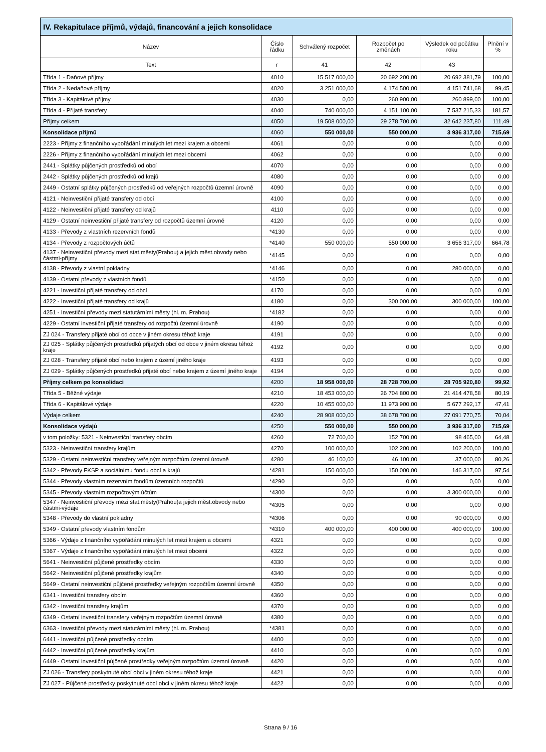| IV. Rekapitulace příjmů, výdajů, financování a jejich konsolidace | | | | | |
| --- | --- | --- | --- | --- | --- |
| Název | Číslo řádku | Schválený rozpočet | Rozpočet po změnách | Výsledek od počátku roku | Plnění v % |
| Text | r | 41 | 42 | 43 | |
| Třída 1 - Daňové příjmy | 4010 | 15 517 000,00 | 20 692 200,00 | 20 692 381,79 | 100,00 |
| Třída 2 - Nedaňové příjmy | 4020 | 3 251 000,00 | 4 174 500,00 | 4 151 741,68 | 99,45 |
| Třída 3 - Kapitálové příjmy | 4030 | 0,00 | 260 900,00 | 260 899,00 | 100,00 |
| Třída 4 - Přijaté transfery | 4040 | 740 000,00 | 4 151 100,00 | 7 537 215,33 | 181,57 |
| Příjmy celkem | 4050 | 19 508 000,00 | 29 278 700,00 | 32 642 237,80 | 111,49 |
| Konsolidace příjmů | 4060 | 550 000,00 | 550 000,00 | 3 936 317,00 | 715,69 |
| 2223 - Příjmy z finančního vypořádání minulých let mezi krajem a obcemi | 4061 | 0,00 | 0,00 | 0,00 | 0,00 |
| 2226 - Příjmy z finančního vypořádání minulých let mezi obcemi | 4062 | 0,00 | 0,00 | 0,00 | 0,00 |
| 2441 - Splátky půjčených prostředků od obcí | 4070 | 0,00 | 0,00 | 0,00 | 0,00 |
| 2442 - Splátky půjčených prostředků od krajů | 4080 | 0,00 | 0,00 | 0,00 | 0,00 |
| 2449 - Ostatní splátky půjčených prostředků od veřejných rozpočtů územní úrovně | 4090 | 0,00 | 0,00 | 0,00 | 0,00 |
| 4121 - Neinvestiční přijaté transfery od obcí | 4100 | 0,00 | 0,00 | 0,00 | 0,00 |
| 4122 - Neinvestiční přijaté transfery od krajů | 4110 | 0,00 | 0,00 | 0,00 | 0,00 |
| 4129 - Ostatní neinvestiční přijaté transfery od rozpočtů územní úrovně | 4120 | 0,00 | 0,00 | 0,00 | 0,00 |
| 4133 - Převody z vlastních rezervních fondů | *4130 | 0,00 | 0,00 | 0,00 | 0,00 |
| 4134 - Převody z rozpočtových účtů | *4140 | 550 000,00 | 550 000,00 | 3 656 317,00 | 664,78 |
| 4137 - Neinvestiční převody mezi stat.městy(Prahou) a jejich měst.obvody nebo částmi-příjmy | *4145 | 0,00 | 0,00 | 0,00 | 0,00 |
| 4138 - Převody z vlastní pokladny | *4146 | 0,00 | 0,00 | 280 000,00 | 0,00 |
| 4139 - Ostatní převody z vlastních fondů | *4150 | 0,00 | 0,00 | 0,00 | 0,00 |
| 4221 - Investiční přijaté transfery od obcí | 4170 | 0,00 | 0,00 | 0,00 | 0,00 |
| 4222 - Investiční přijaté transfery od krajů | 4180 | 0,00 | 300 000,00 | 300 000,00 | 100,00 |
| 4251 - Investiční převody mezi statutárními městy (hl. m. Prahou) | *4182 | 0,00 | 0,00 | 0,00 | 0,00 |
| 4229 - Ostatní investiční přijaté transfery od rozpočtů územní úrovně | 4190 | 0,00 | 0,00 | 0,00 | 0,00 |
| ZJ 024 - Transfery přijaté obcí od obce v jiném okresu téhož kraje | 4191 | 0,00 | 0,00 | 0,00 | 0,00 |
| ZJ 025 - Splátky půjčených prostředků přijatých obcí od obce v jiném okresu téhož kraje | 4192 | 0,00 | 0,00 | 0,00 | 0,00 |
| ZJ 028 - Transfery přijaté obcí nebo krajem z území jiného kraje | 4193 | 0,00 | 0,00 | 0,00 | 0,00 |
| ZJ 029 - Splátky půjčených prostředků přijaté obcí nebo krajem z území jiného kraje | 4194 | 0,00 | 0,00 | 0,00 | 0,00 |
| Příjmy celkem po konsolidaci | 4200 | 18 958 000,00 | 28 728 700,00 | 28 705 920,80 | 99,92 |
| Třída 5 - Běžné výdaje | 4210 | 18 453 000,00 | 26 704 800,00 | 21 414 478,58 | 80,19 |
| Třída 6 - Kapitálové výdaje | 4220 | 10 455 000,00 | 11 973 900,00 | 5 677 292,17 | 47,41 |
| Výdaje celkem | 4240 | 28 908 000,00 | 38 678 700,00 | 27 091 770,75 | 70,04 |
| Konsolidace výdajů | 4250 | 550 000,00 | 550 000,00 | 3 936 317,00 | 715,69 |
| v tom položky: 5321 - Neinvestiční transfery obcím | 4260 | 72 700,00 | 152 700,00 | 98 465,00 | 64,48 |
| 5323 - Neinvestiční transfery krajům | 4270 | 100 000,00 | 102 200,00 | 102 200,00 | 100,00 |
| 5329 - Ostatní neinvestiční transfery veřejným rozpočtům územní úrovně | 4280 | 46 100,00 | 46 100,00 | 37 000,00 | 80,26 |
| 5342 - Převody FKSP a sociálnímu fondu obcí a krajů | *4281 | 150 000,00 | 150 000,00 | 146 317,00 | 97,54 |
| 5344 - Převody vlastním rezervním fondům územních rozpočtů | *4290 | 0,00 | 0,00 | 0,00 | 0,00 |
| 5345 - Převody vlastním rozpočtovým účtům | *4300 | 0,00 | 0,00 | 3 300 000,00 | 0,00 |
| 5347 - Neinvestiční převody mezi stat.městy(Prahou)a jejich měst.obvody nebo částmi-výdaje | *4305 | 0,00 | 0,00 | 0,00 | 0,00 |
| 5348 - Převody do vlastní pokladny | *4306 | 0,00 | 0,00 | 90 000,00 | 0,00 |
| 5349 - Ostatní převody vlastním fondům | *4310 | 400 000,00 | 400 000,00 | 400 000,00 | 100,00 |
| 5366 - Výdaje z finančního vypořádání minulých let mezi krajem a obcemi | 4321 | 0,00 | 0,00 | 0,00 | 0,00 |
| 5367 - Výdaje z finančního vypořádání minulých let mezi obcemi | 4322 | 0,00 | 0,00 | 0,00 | 0,00 |
| 5641 - Neinvestiční půjčené prostředky obcím | 4330 | 0,00 | 0,00 | 0,00 | 0,00 |
| 5642 - Neinvestiční půjčené prostředky krajům | 4340 | 0,00 | 0,00 | 0,00 | 0,00 |
| 5649 - Ostatní neinvestiční půjčené prostředky veřejným rozpočtům územní úrovně | 4350 | 0,00 | 0,00 | 0,00 | 0,00 |
| 6341 - Investiční transfery obcím | 4360 | 0,00 | 0,00 | 0,00 | 0,00 |
| 6342 - Investiční transfery krajům | 4370 | 0,00 | 0,00 | 0,00 | 0,00 |
| 6349 - Ostatní investiční transfery veřejným rozpočtům územní úrovně | 4380 | 0,00 | 0,00 | 0,00 | 0,00 |
| 6363 - Investiční převody mezi statutárními městy (hl. m. Prahou) | *4381 | 0,00 | 0,00 | 0,00 | 0,00 |
| 6441 - Investiční půjčené prostředky obcím | 4400 | 0,00 | 0,00 | 0,00 | 0,00 |
| 6442 - Investiční půjčené prostředky krajům | 4410 | 0,00 | 0,00 | 0,00 | 0,00 |
| 6449 - Ostatní investiční půjčené prostředky veřejným rozpočtům územní úrovně | 4420 | 0,00 | 0,00 | 0,00 | 0,00 |
| ZJ 026 - Transfery poskytnuté obcí obci v jiném okresu téhož kraje | 4421 | 0,00 | 0,00 | 0,00 | 0,00 |
| ZJ 027 - Půjčené prostředky poskytnuté obcí obci v jiném okresu téhož kraje | 4422 | 0,00 | 0,00 | 0,00 | 0,00 |
Strana 9 / 16